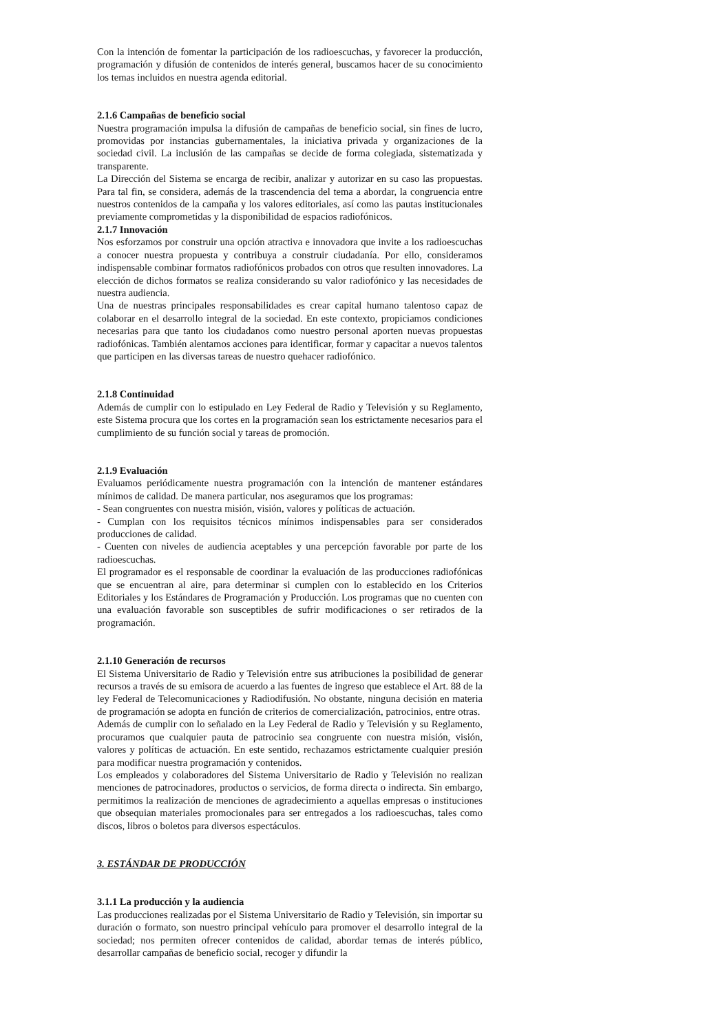Con la intención de fomentar la participación de los radioescuchas, y favorecer la producción, programación y difusión de contenidos de interés general, buscamos hacer de su conocimiento los temas incluidos en nuestra agenda editorial.
2.1.6 Campañas de beneficio social
Nuestra programación impulsa la difusión de campañas de beneficio social, sin fines de lucro, promovidas por instancias gubernamentales, la iniciativa privada y organizaciones de la sociedad civil. La inclusión de las campañas se decide de forma colegiada, sistematizada y transparente.
La Dirección del Sistema se encarga de recibir, analizar y autorizar en su caso las propuestas. Para tal fin, se considera, además de la trascendencia del tema a abordar, la congruencia entre nuestros contenidos de la campaña y los valores editoriales, así como las pautas institucionales previamente comprometidas y la disponibilidad de espacios radiofónicos.
2.1.7 Innovación
Nos esforzamos por construir una opción atractiva e innovadora que invite a los radioescuchas a conocer nuestra propuesta y contribuya a construir ciudadanía. Por ello, consideramos indispensable combinar formatos radiofónicos probados con otros que resulten innovadores. La elección de dichos formatos se realiza considerando su valor radiofónico y las necesidades de nuestra audiencia.
Una de nuestras principales responsabilidades es crear capital humano talentoso capaz de colaborar en el desarrollo integral de la sociedad. En este contexto, propiciamos condiciones necesarias para que tanto los ciudadanos como nuestro personal aporten nuevas propuestas radiofónicas. También alentamos acciones para identificar, formar y capacitar a nuevos talentos que participen en las diversas tareas de nuestro quehacer radiofónico.
2.1.8 Continuidad
Además de cumplir con lo estipulado en Ley Federal de Radio y Televisión y su Reglamento, este Sistema procura que los cortes en la programación sean los estrictamente necesarios para el cumplimiento de su función social y tareas de promoción.
2.1.9 Evaluación
Evaluamos periódicamente nuestra programación con la intención de mantener estándares mínimos de calidad. De manera particular, nos aseguramos que los programas:
- Sean congruentes con nuestra misión, visión, valores y políticas de actuación.
- Cumplan con los requisitos técnicos mínimos indispensables para ser considerados producciones de calidad.
- Cuenten con niveles de audiencia aceptables y una percepción favorable por parte de los radioescuchas.
El programador es el responsable de coordinar la evaluación de las producciones radiofónicas que se encuentran al aire, para determinar si cumplen con lo establecido en los Criterios Editoriales y los Estándares de Programación y Producción. Los programas que no cuenten con una evaluación favorable son susceptibles de sufrir modificaciones o ser retirados de la programación.
2.1.10 Generación de recursos
El Sistema Universitario de Radio y Televisión entre sus atribuciones la posibilidad de generar recursos a través de su emisora de acuerdo a las fuentes de ingreso que establece el Art. 88 de la ley Federal de Telecomunicaciones y Radiodifusión. No obstante, ninguna decisión en materia de programación se adopta en función de criterios de comercialización, patrocinios, entre otras.
Además de cumplir con lo señalado en la Ley Federal de Radio y Televisión y su Reglamento, procuramos que cualquier pauta de patrocinio sea congruente con nuestra misión, visión, valores y políticas de actuación. En este sentido, rechazamos estrictamente cualquier presión para modificar nuestra programación y contenidos.
Los empleados y colaboradores del Sistema Universitario de Radio y Televisión no realizan menciones de patrocinadores, productos o servicios, de forma directa o indirecta. Sin embargo, permitimos la realización de menciones de agradecimiento a aquellas empresas o instituciones que obsequian materiales promocionales para ser entregados a los radioescuchas, tales como discos, libros o boletos para diversos espectáculos.
3. ESTÁNDAR DE PRODUCCIÓN
3.1.1 La producción y la audiencia
Las producciones realizadas por el Sistema Universitario de Radio y Televisión, sin importar su duración o formato, son nuestro principal vehículo para promover el desarrollo integral de la sociedad; nos permiten ofrecer contenidos de calidad, abordar temas de interés público, desarrollar campañas de beneficio social, recoger y difundir la